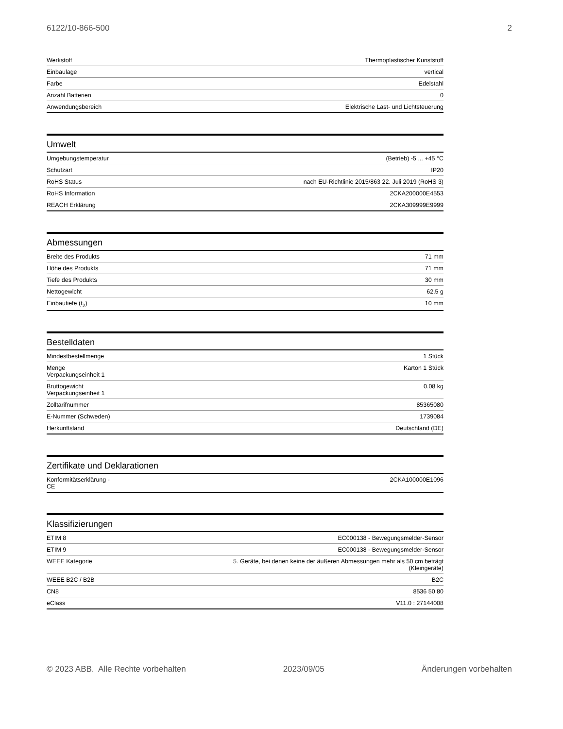6122/10-866-500 2
| Werkstoff | Thermoplastischer Kunststoff |
| Einbaulage | vertical |
| Farbe | Edelstahl |
| Anzahl Batterien | 0 |
| Anwendungsbereich | Elektrische Last- und Lichtsteuerung |
Umwelt
| Umgebungstemperatur | (Betrieb) -5 ... +45 °C |
| Schutzart | IP20 |
| RoHS Status | nach EU-Richtlinie 2015/863 22. Juli 2019 (RoHS 3) |
| RoHS Information | 2CKA200000E4553 |
| REACH Erklärung | 2CKA309999E9999 |
Abmessungen
| Breite des Produkts | 71 mm |
| Höhe des Produkts | 71 mm |
| Tiefe des Produkts | 30 mm |
| Nettogewicht | 62.5 g |
| Einbautiefe (t<sub>2</sub>) | 10 mm |
Bestelldaten
| Mindestbestellmenge | 1 Stück |
| Menge Verpackungseinheit 1 | Karton 1 Stück |
| Bruttogewicht Verpackungseinheit 1 | 0.08 kg |
| Zolltarifnummer | 85365080 |
| E-Nummer (Schweden) | 1739084 |
| Herkunftsland | Deutschland (DE) |
Zertifikate und Deklarationen
| Konformitätserklärung - CE | 2CKA100000E1096 |
Klassifizierungen
| ETIM 8 | EC000138 - Bewegungsmelder-Sensor |
| ETIM 9 | EC000138 - Bewegungsmelder-Sensor |
| WEEE Kategorie | 5. Geräte, bei denen keine der äußeren Abmessungen mehr als 50 cm beträgt (Kleingeräte) |
| WEEE B2C / B2B | B2C |
| CN8 | 8536 50 80 |
| eClass | V11.0 : 27144008 |
© 2023 ABB. Alle Rechte vorbehalten 2023/09/05 Änderungen vorbehalten